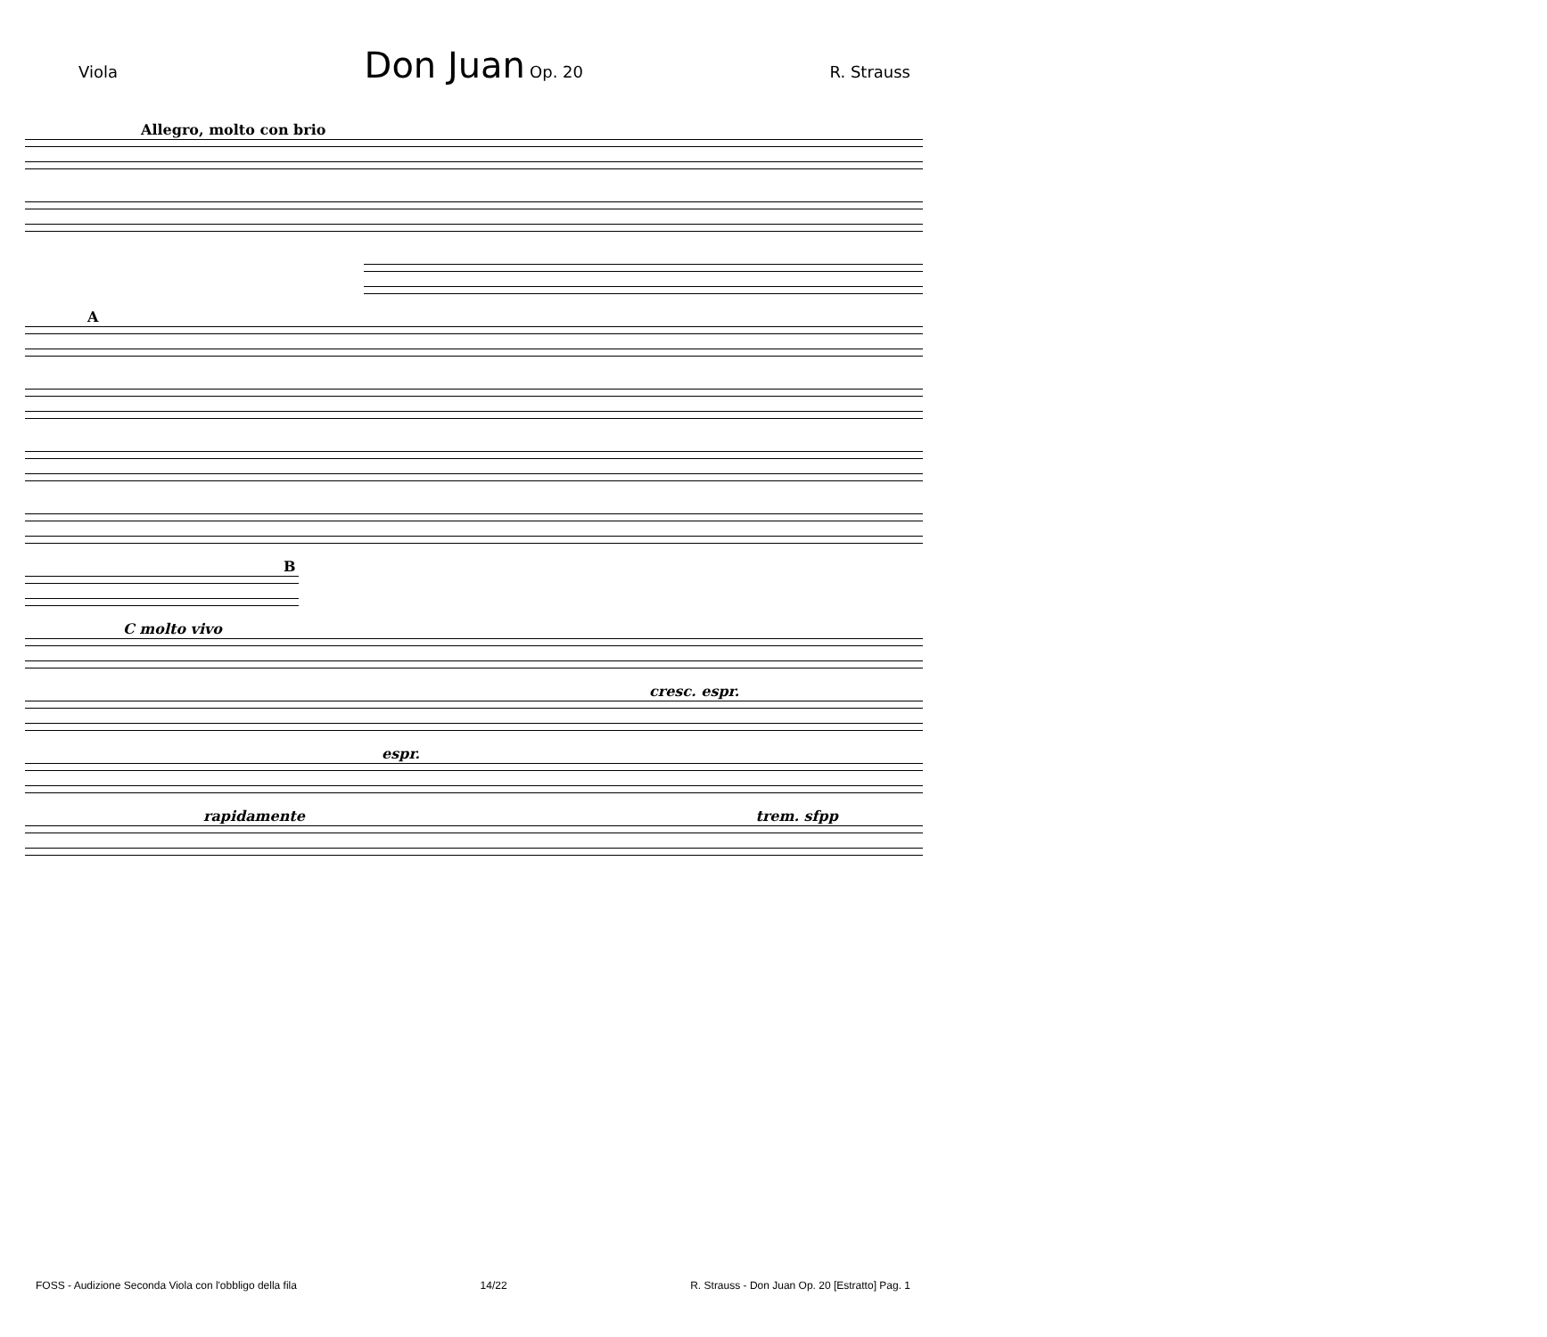Viola Don Juan Op. 20 R. Strauss
Allegro, molto con brio
A
B
C molto vivo
cresc. espr.
espr.
rapidamente trem. sfpp
FOSS - Audizione Seconda Viola con l'obbligo della fila 14/22 R. Strauss - Don Juan Op. 20 [Estratto] Pag. 1